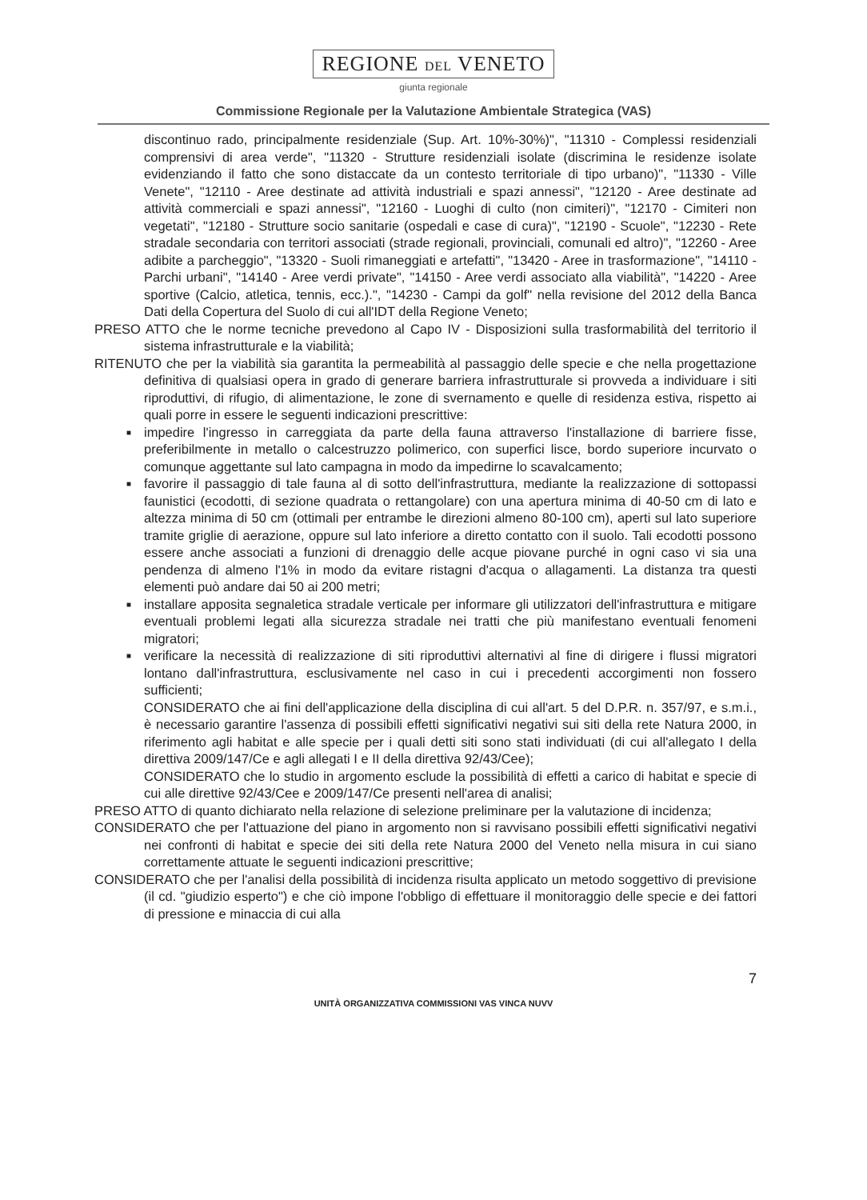REGIONE DEL VENETO
giunta regionale
Commissione Regionale per la Valutazione Ambientale Strategica (VAS)
discontinuo rado, principalmente residenziale (Sup. Art. 10%-30%)", "11310 - Complessi residenziali comprensivi di area verde", "11320 - Strutture residenziali isolate (discrimina le residenze isolate evidenziando il fatto che sono distaccate da un contesto territoriale di tipo urbano)", "11330 - Ville Venete", "12110 - Aree destinate ad attività industriali e spazi annessi", "12120 - Aree destinate ad attività commerciali e spazi annessi", "12160 - Luoghi di culto (non cimiteri)", "12170 - Cimiteri non vegetati", "12180 - Strutture socio sanitarie (ospedali e case di cura)", "12190 - Scuole", "12230 - Rete stradale secondaria con territori associati (strade regionali, provinciali, comunali ed altro)", "12260 - Aree adibite a parcheggio", "13320 - Suoli rimaneggiati e artefatti", "13420 - Aree in trasformazione", "14110 - Parchi urbani", "14140 - Aree verdi private", "14150 - Aree verdi associato alla viabilità", "14220 - Aree sportive (Calcio, atletica, tennis, ecc.).", "14230 - Campi da golf" nella revisione del 2012 della Banca Dati della Copertura del Suolo di cui all'IDT della Regione Veneto;
PRESO ATTO che le norme tecniche prevedono al Capo IV - Disposizioni sulla trasformabilità del territorio il sistema infrastrutturale e la viabilità;
RITENUTO che per la viabilità sia garantita la permeabilità al passaggio delle specie e che nella progettazione definitiva di qualsiasi opera in grado di generare barriera infrastrutturale si provveda a individuare i siti riproduttivi, di rifugio, di alimentazione, le zone di svernamento e quelle di residenza estiva, rispetto ai quali porre in essere le seguenti indicazioni prescrittive:
■ impedire l'ingresso in carreggiata da parte della fauna attraverso l'installazione di barriere fisse, preferibilmente in metallo o calcestruzzo polimerico, con superfici lisce, bordo superiore incurvato o comunque aggettante sul lato campagna in modo da impedirne lo scavalcamento;
■ favorire il passaggio di tale fauna al di sotto dell'infrastruttura, mediante la realizzazione di sottopassi faunistici (ecodotti, di sezione quadrata o rettangolare) con una apertura minima di 40-50 cm di lato e altezza minima di 50 cm (ottimali per entrambe le direzioni almeno 80-100 cm), aperti sul lato superiore tramite griglie di aerazione, oppure sul lato inferiore a diretto contatto con il suolo. Tali ecodotti possono essere anche associati a funzioni di drenaggio delle acque piovane purché in ogni caso vi sia una pendenza di almeno l'1% in modo da evitare ristagni d'acqua o allagamenti. La distanza tra questi elementi può andare dai 50 ai 200 metri;
■ installare apposita segnaletica stradale verticale per informare gli utilizzatori dell'infrastruttura e mitigare eventuali problemi legati alla sicurezza stradale nei tratti che più manifestano eventuali fenomeni migratori;
■ verificare la necessità di realizzazione di siti riproduttivi alternativi al fine di dirigere i flussi migratori lontano dall'infrastruttura, esclusivamente nel caso in cui i precedenti accorgimenti non fossero sufficienti;
CONSIDERATO che ai fini dell'applicazione della disciplina di cui all'art. 5 del D.P.R. n. 357/97, e s.m.i., è necessario garantire l'assenza di possibili effetti significativi negativi sui siti della rete Natura 2000, in riferimento agli habitat e alle specie per i quali detti siti sono stati individuati (di cui all'allegato I della direttiva 2009/147/Ce e agli allegati I e II della direttiva 92/43/Cee);
CONSIDERATO che lo studio in argomento esclude la possibilità di effetti a carico di habitat e specie di cui alle direttive 92/43/Cee e 2009/147/Ce presenti nell'area di analisi;
PRESO ATTO di quanto dichiarato nella relazione di selezione preliminare per la valutazione di incidenza;
CONSIDERATO che per l'attuazione del piano in argomento non si ravvisano possibili effetti significativi negativi nei confronti di habitat e specie dei siti della rete Natura 2000 del Veneto nella misura in cui siano correttamente attuate le seguenti indicazioni prescrittive;
CONSIDERATO che per l'analisi della possibilità di incidenza risulta applicato un metodo soggettivo di previsione (il cd. "giudizio esperto") e che ciò impone l'obbligo di effettuare il monitoraggio delle specie e dei fattori di pressione e minaccia di cui alla
7
UNITÀ ORGANIZZATIVA COMMISSIONI VAS VINCA NUVV